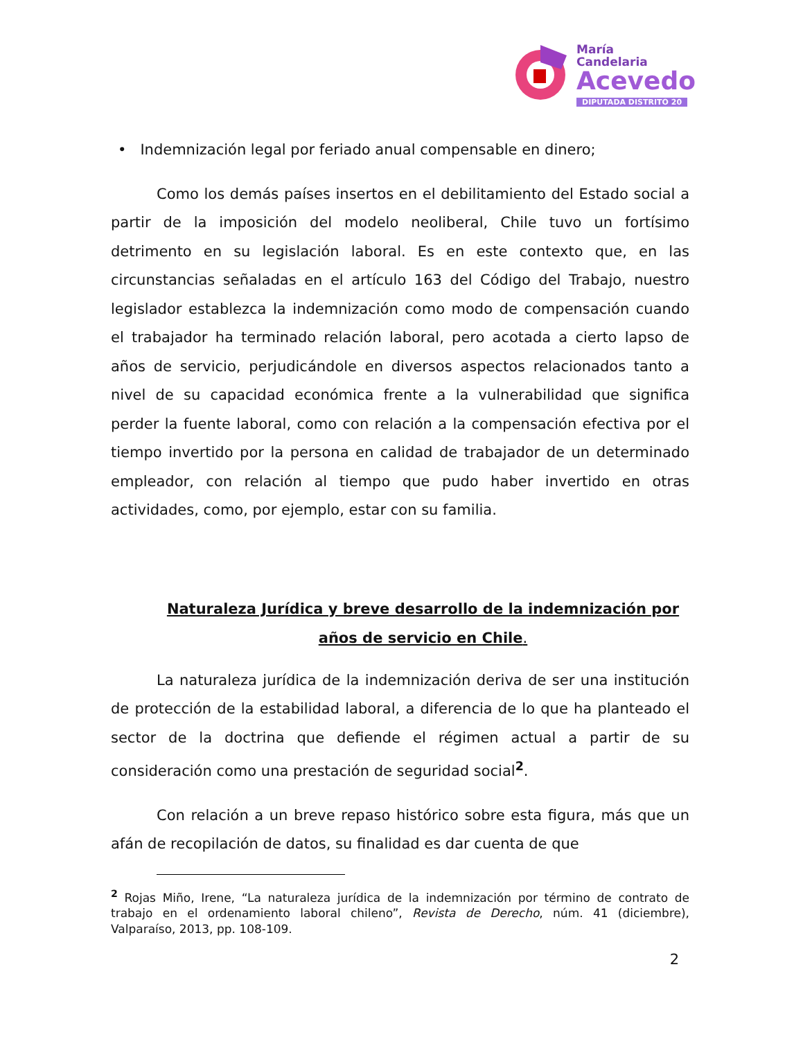María
Candelaria
Acevedo
DIPUTADA DISTRITO 20
• Indemnización legal por feriado anual compensable en dinero;
Como los demás países insertos en el debilitamiento del Estado social a partir de la imposición del modelo neoliberal, Chile tuvo un fortísimo detrimento en su legislación laboral. Es en este contexto que, en las circunstancias señaladas en el artículo 163 del Código del Trabajo, nuestro legislador establezca la indemnización como modo de compensación cuando el trabajador ha terminado relación laboral, pero acotada a cierto lapso de años de servicio, perjudicándole en diversos aspectos relacionados tanto a nivel de su capacidad económica frente a la vulnerabilidad que significa perder la fuente laboral, como con relación a la compensación efectiva por el tiempo invertido por la persona en calidad de trabajador de un determinado empleador, con relación al tiempo que pudo haber invertido en otras actividades, como, por ejemplo, estar con su familia.
Naturaleza Jurídica y breve desarrollo de la indemnización por años de servicio en Chile.
La naturaleza jurídica de la indemnización deriva de ser una institución de protección de la estabilidad laboral, a diferencia de lo que ha planteado el sector de la doctrina que defiende el régimen actual a partir de su consideración como una prestación de seguridad social<sup>2</sup>.
Con relación a un breve repaso histórico sobre esta figura, más que un afán de recopilación de datos, su finalidad es dar cuenta de que
<sup>2</sup> Rojas Miño, Irene, “La naturaleza jurídica de la indemnización por término de contrato de trabajo en el ordenamiento laboral chileno”, Revista de Derecho, núm. 41 (diciembre), Valparaíso, 2013, pp. 108-109.
2